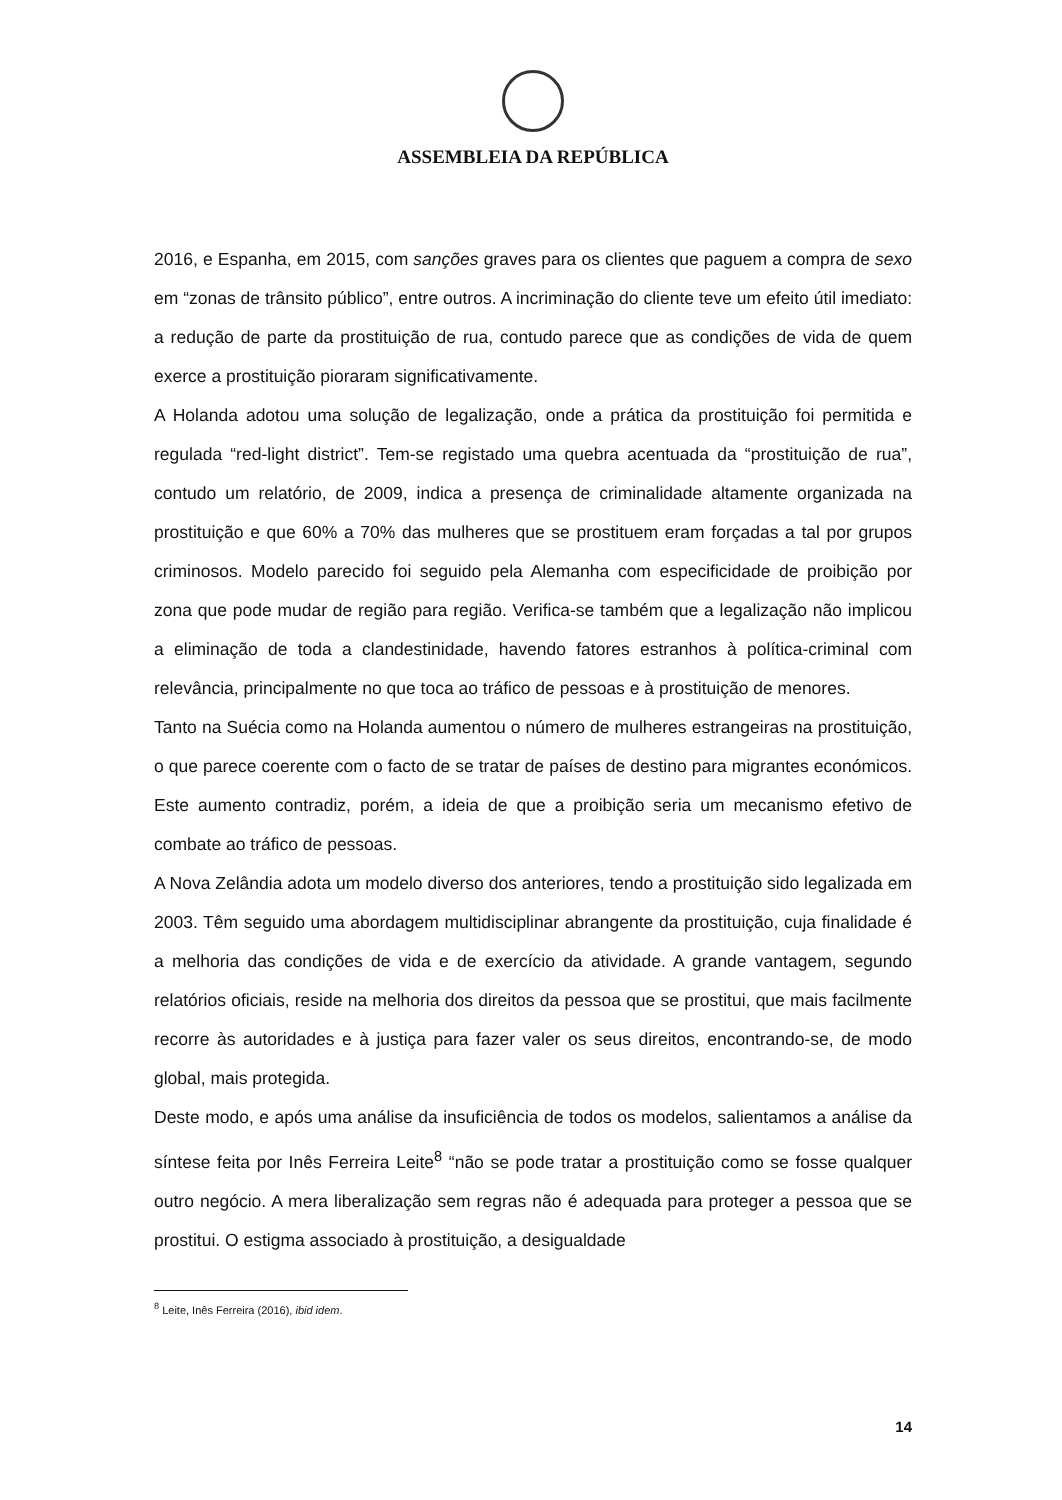ASSEMBLEIA DA REPÚBLICA
2016, e Espanha, em 2015, com sanções graves para os clientes que paguem a compra de sexo em “zonas de trânsito público”, entre outros. A incriminação do cliente teve um efeito útil imediato: a redução de parte da prostituição de rua, contudo parece que as condições de vida de quem exerce a prostituição pioraram significativamente.
A Holanda adotou uma solução de legalização, onde a prática da prostituição foi permitida e regulada “red-light district”. Tem-se registado uma quebra acentuada da “prostituição de rua”, contudo um relatório, de 2009, indica a presença de criminalidade altamente organizada na prostituição e que 60% a 70% das mulheres que se prostituem eram forçadas a tal por grupos criminosos. Modelo parecido foi seguido pela Alemanha com especificidade de proibição por zona que pode mudar de região para região. Verifica-se também que a legalização não implicou a eliminação de toda a clandestinidade, havendo fatores estranhos à política-criminal com relevância, principalmente no que toca ao tráfico de pessoas e à prostituição de menores.
Tanto na Suécia como na Holanda aumentou o número de mulheres estrangeiras na prostituição, o que parece coerente com o facto de se tratar de países de destino para migrantes económicos. Este aumento contradiz, porém, a ideia de que a proibição seria um mecanismo efetivo de combate ao tráfico de pessoas.
A Nova Zelândia adota um modelo diverso dos anteriores, tendo a prostituição sido legalizada em 2003. Têm seguido uma abordagem multidisciplinar abrangente da prostituição, cuja finalidade é a melhoria das condições de vida e de exercício da atividade. A grande vantagem, segundo relatórios oficiais, reside na melhoria dos direitos da pessoa que se prostitui, que mais facilmente recorre às autoridades e à justiça para fazer valer os seus direitos, encontrando-se, de modo global, mais protegida.
Deste modo, e após uma análise da insuficiência de todos os modelos, salientamos a análise da síntese feita por Inês Ferreira Leite<sup>8</sup> “não se pode tratar a prostituição como se fosse qualquer outro negócio. A mera liberalização sem regras não é adequada para proteger a pessoa que se prostitui. O estigma associado à prostituição, a desigualdade
<sup>8</sup> Leite, Inês Ferreira (2016), ibid idem.
14